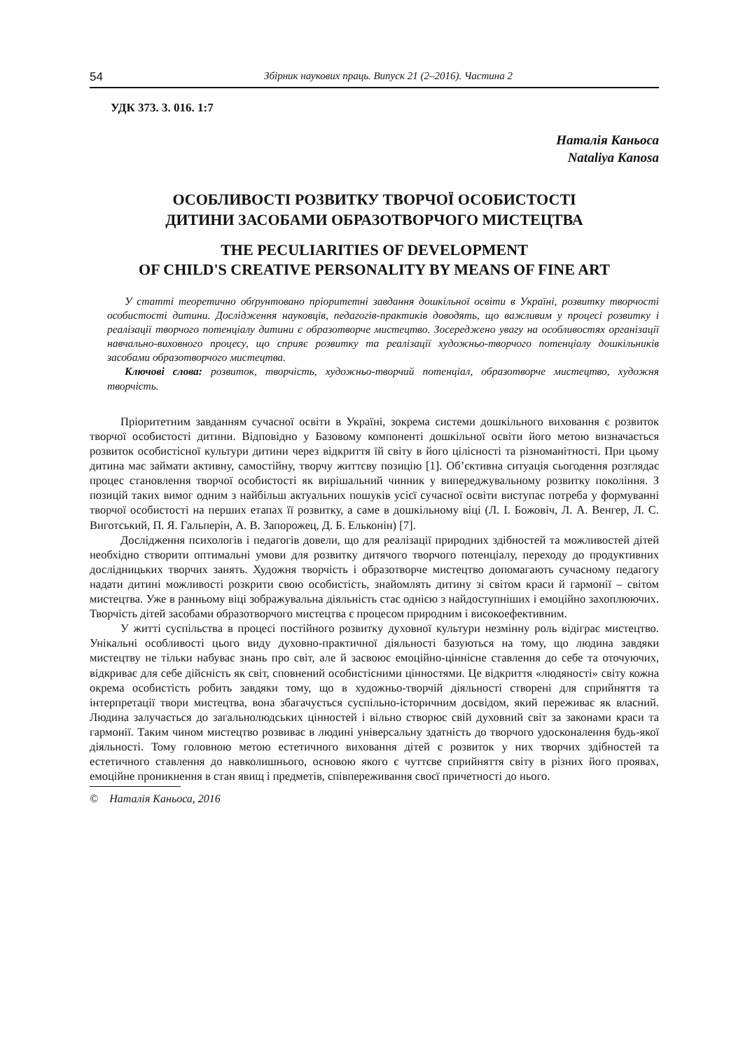54 Збірник наукових праць. Випуск 21 (2–2016). Частина 2
УДК 373. 3. 016. 1:7
Наталія Каньоса
Nataliya Kanosa
ОСОБЛИВОСТІ РОЗВИТКУ ТВОРЧОЇ ОСОБИСТОСТІ
ДИТИНИ ЗАСОБАМИ ОБРАЗОТВОРЧОГО МИСТЕЦТВА
THE PECULIARITIES OF DEVELOPMENT
OF CHILD'S CREATIVE PERSONALITY BY MEANS OF FINE ART
У статті теоретично обґрунтовано пріоритетні завдання дошкільної освіти в Україні, розвитку творчості особистості дитини. Дослідження науковців, педагогів-практиків доводять, що важливим у процесі розвитку і реалізації творчого потенціалу дитини є образотворче мистецтво. Зосереджено увагу на особливостях організації навчально-виховного процесу, що сприяє розвитку та реалізації художньо-творчого потенціалу дошкільників засобами образотворчого мистецтва.
Ключові слова: розвиток, творчість, художньо-творчий потенціал, образотворче мистецтво, художня творчість.
Пріоритетним завданням сучасної освіти в Україні, зокрема системи дошкільного виховання є розвиток творчої особистості дитини. Відповідно у Базовому компоненті дошкільної освіти його метою визначається розвиток особистісної культури дитини через відкриття їй світу в його цілісності та різноманітності. При цьому дитина має займати активну, самостійну, творчу життєву позицію [1]. Об’єктивна ситуація сьогодення розглядає процес становлення творчої особистості як вирішальний чинник у випереджувальному розвитку покоління. З позицій таких вимог одним з найбільш актуальних пошуків усієї сучасної освіти виступає потреба у формуванні творчої особистості на перших етапах її розвитку, а саме в дошкільному віці (Л. І. Божовіч, Л. А. Венгер, Л. С. Виготський, П. Я. Гальперін, А. В. Запорожец, Д. Б. Ельконін) [7].
Дослідження психологів і педагогів довели, що для реалізації природних здібностей та можливостей дітей необхідно створити оптимальні умови для розвитку дитячого творчого потенціалу, переходу до продуктивних дослідницьких творчих занять. Художня творчість і образотворче мистецтво допомагають сучасному педагогу надати дитині можливості розкрити свою особистість, знайомлять дитину зі світом краси й гармонії – світом мистецтва. Уже в ранньому віці зображувальна діяльність стає однією з найдоступніших і емоційно захоплюючих. Творчість дітей засобами образотворчого мистецтва є процесом природним і високоефективним.
У житті суспільства в процесі постійного розвитку духовної культури незмінну роль відіграє мистецтво. Унікальні особливості цього виду духовно-практичної діяльності базуються на тому, що людина завдяки мистецтву не тільки набуває знань про світ, але й засвоює емоційно-ціннісне ставлення до себе та оточуючих, відкриває для себе дійсність як світ, сповнений особистісними цінностями. Це відкриття «людяності» світу кожна окрема особистість робить завдяки тому, що в художньо-творчій діяльності створені для сприйняття та інтерпретації твори мистецтва, вона збагачується суспільно-історичним досвідом, який переживає як власний. Людина залучається до загальнолюдських цінностей і вільно створює свій духовний світ за законами краси та гармонії. Таким чином мистецтво розвиває в людині універсальну здатність до творчого удосконалення будь-якої діяльності. Тому головною метою естетичного виховання дітей є розвиток у них творчих здібностей та естетичного ставлення до навколишнього, основою якого є чуттєве сприйняття світу в різних його проявах, емоційне проникнення в стан явищ і предметів, співпереживання своєї причетності до нього.
© Наталія Каньоса, 2016